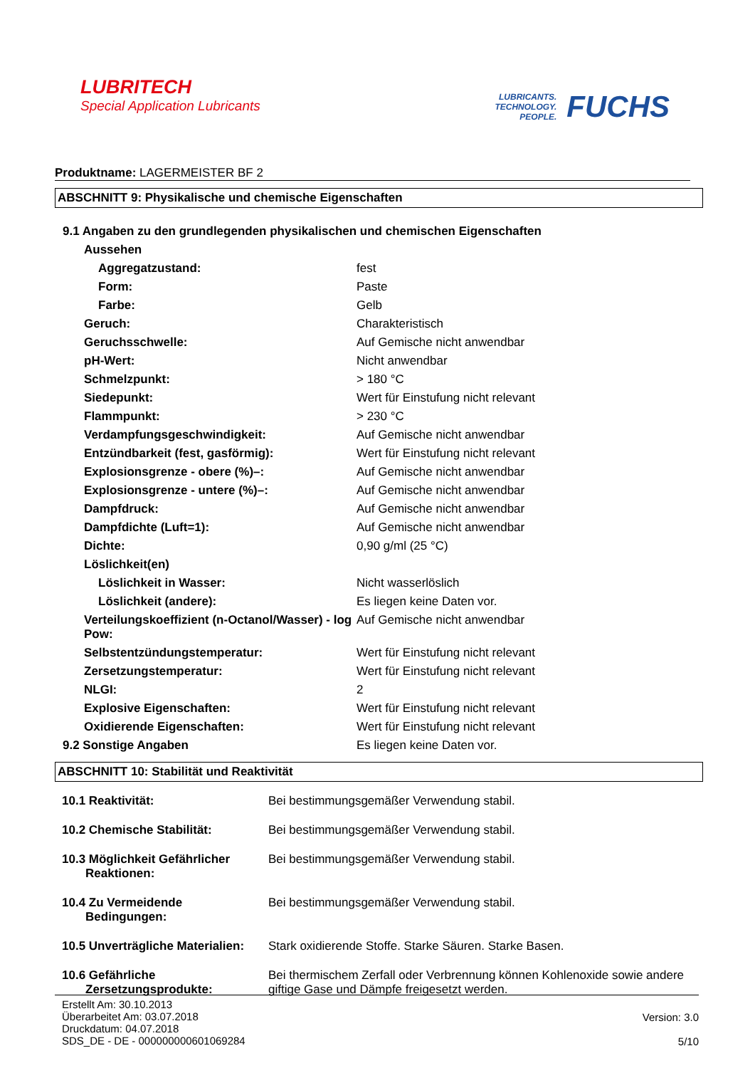LUBRITECH
Special Application Lubricants
LUBRICANTS.
TECHNOLOGY.
PEOPLE.
FUCHS
Produktname: LAGERMEISTER BF 2
ABSCHNITT 9: Physikalische und chemische Eigenschaften
| 9.1 Angaben zu den grundlegenden physikalischen und chemischen Eigenschaften | |
| Aussehen | |
| Aggregatzustand: | fest |
| Form: | Paste |
| Farbe: | Gelb |
| Geruch: | Charakteristisch |
| Geruchsschwelle: | Auf Gemische nicht anwendbar |
| pH-Wert: | Nicht anwendbar |
| Schmelzpunkt: | > 180 °C |
| Siedepunkt: | Wert für Einstufung nicht relevant |
| Flammpunkt: | > 230 °C |
| Verdampfungsgeschwindigkeit: | Auf Gemische nicht anwendbar |
| Entzündbarkeit (fest, gasförmig): | Wert für Einstufung nicht relevant |
| Explosionsgrenze - obere (%)–: | Auf Gemische nicht anwendbar |
| Explosionsgrenze - untere (%)–: | Auf Gemische nicht anwendbar |
| Dampfdruck: | Auf Gemische nicht anwendbar |
| Dampfdichte (Luft=1): | Auf Gemische nicht anwendbar |
| Dichte: | 0,90 g/ml (25 °C) |
| Löslichkeit(en) | |
| Löslichkeit in Wasser: | Nicht wasserlöslich |
| Löslichkeit (andere): | Es liegen keine Daten vor. |
| Verteilungskoeffizient (n-Octanol/Wasser) - log Pow: | Auf Gemische nicht anwendbar |
| Selbstentzündungstemperatur: | Wert für Einstufung nicht relevant |
| Zersetzungstemperatur: | Wert für Einstufung nicht relevant |
| NLGI: | 2 |
| Explosive Eigenschaften: | Wert für Einstufung nicht relevant |
| Oxidierende Eigenschaften: | Wert für Einstufung nicht relevant |
| 9.2 Sonstige Angaben | Es liegen keine Daten vor. |
ABSCHNITT 10: Stabilität und Reaktivität
| 10.1 Reaktivität: | Bei bestimmungsgemäßer Verwendung stabil. |
| 10.2 Chemische Stabilität: | Bei bestimmungsgemäßer Verwendung stabil. |
| 10.3 Möglichkeit Gefährlicher Reaktionen: | Bei bestimmungsgemäßer Verwendung stabil. |
| 10.4 Zu Vermeidende Bedingungen: | Bei bestimmungsgemäßer Verwendung stabil. |
| 10.5 Unverträgliche Materialien: | Stark oxidierende Stoffe. Starke Säuren. Starke Basen. |
| 10.6 Gefährliche Zersetzungsprodukte: | Bei thermischem Zerfall oder Verbrennung können Kohlenoxide sowie andere giftige Gase und Dämpfe freigesetzt werden. |
Erstellt Am: 30.10.2013
Überarbeitet Am: 03.07.2018
Druckdatum: 04.07.2018
SDS_DE - DE - 000000000601069284
Version: 3.0
5/10